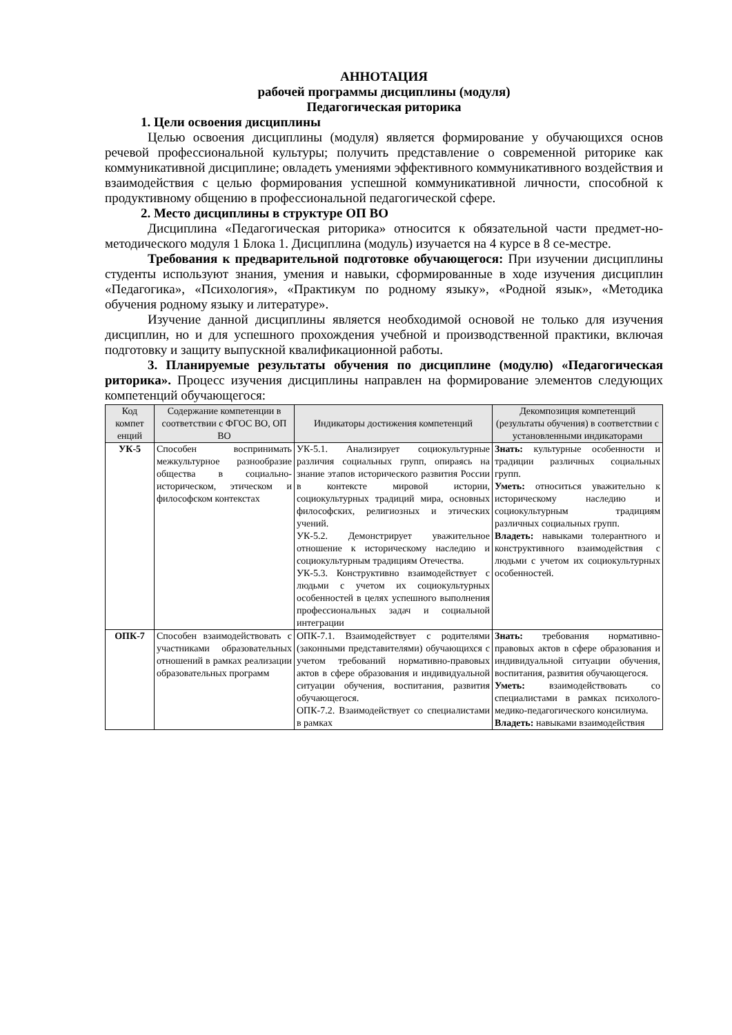АННОТАЦИЯ
рабочей программы дисциплины (модуля)
Педагогическая риторика
1. Цели освоения дисциплины
Целью освоения дисциплины (модуля) является формирование у обучающихся основ речевой профессиональной культуры; получить представление о современной риторике как коммуникативной дисциплине; овладеть умениями эффективного коммуникативного воздействия и взаимодействия с целью формирования успешной коммуникативной личности, способной к продуктивному общению в профессиональной педагогической сфере.
2. Место дисциплины в структуре ОП ВО
Дисциплина «Педагогическая риторика» относится к обязательной части предмет-но-методического модуля 1 Блока 1. Дисциплина (модуль) изучается на 4 курсе в 8 се-местре.
Требования к предварительной подготовке обучающегося: При изучении дисциплины студенты используют знания, умения и навыки, сформированные в ходе изучения дисциплин «Педагогика», «Психология», «Практикум по родному языку», «Родной язык», «Методика обучения родному языку и литературе».
Изучение данной дисциплины является необходимой основой не только для изучения дисциплин, но и для успешного прохождения учебной и производственной практики, включая подготовку и защиту выпускной квалификационной работы.
3. Планируемые результаты обучения по дисциплине (модулю) «Педагогическая риторика». Процесс изучения дисциплины направлен на формирование элементов следующих компетенций обучающегося:
| Код компет енций | Содержание компетенции в соответствии с ФГОС ВО, ОП ВО | Индикаторы достижения компетенций | Декомпозиция компетенций (результаты обучения) в соответствии с установленными индикаторами |
| --- | --- | --- | --- |
| УК-5 | Способен воспринимать межкультурное разнообразие общества в социально-историческом, этическом и философском контекстах | УК-5.1. Анализирует социокультурные различия социальных групп, опираясь на знание этапов исторического развития России в контексте мировой истории, социокультурных традиций мира, основных философских, религиозных и этических учений. УК-5.2. Демонстрирует уважительное отношение к историческому наследию и социокультурным традициям Отечества. УК-5.3. Конструктивно взаимодействует с людьми с учетом их социокультурных особенностей в целях успешного выполнения профессиональных задач и социальной интеграции | Знать: культурные особенности и традиции различных социальных групп. Уметь: относиться уважительно к историческому наследию и социокультурным традициям различных социальных групп. Владеть: навыками толерантного и конструктивного взаимодействия с людьми с учетом их социокультурных особенностей. |
| ОПК-7 | Способен взаимодействовать с участниками образовательных отношений в рамках реализации образовательных программ | ОПК-7.1. Взаимодействует с родителями (законными представителями) обучающихся с учетом требований нормативно-правовых актов в сфере образования и индивидуальной ситуации обучения, воспитания, развития обучающегося. ОПК-7.2. Взаимодействует со специалистами в рамках | Знать: требования нормативно-правовых актов в сфере образования и индивидуальной ситуации обучения, воспитания, развития обучающегося. Уметь: взаимодействовать со специалистами в рамках психолого-медико-педагогического консилиума. Владеть: навыками взаимодействия |